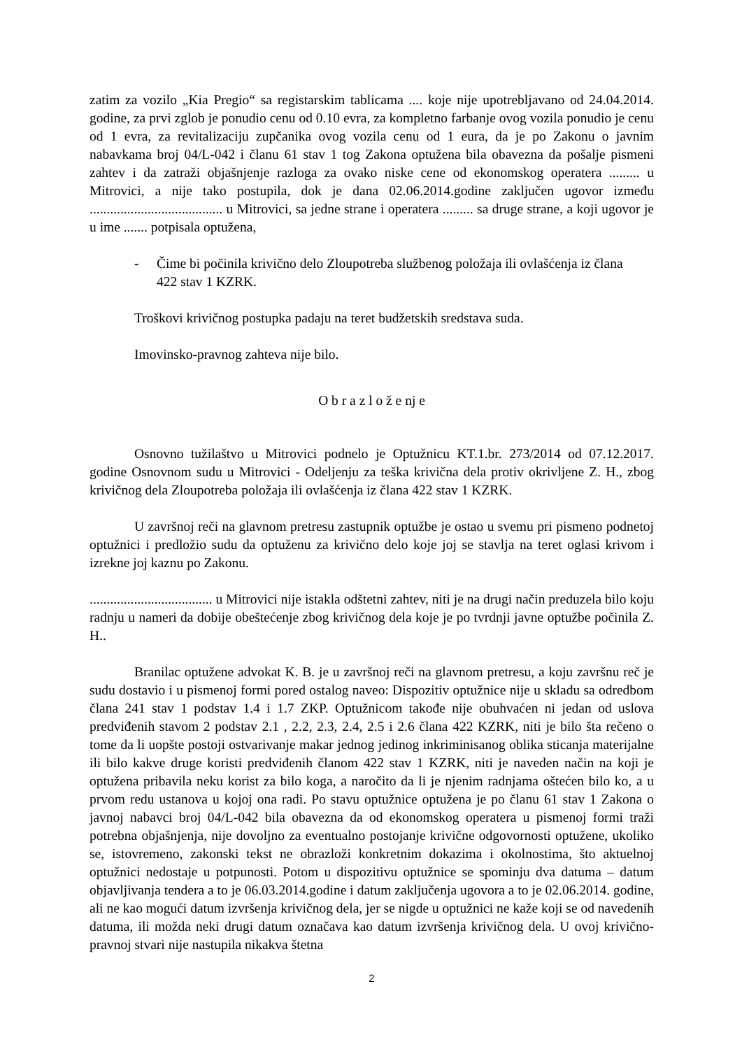zatim za vozilo „Kia Pregio“ sa registarskim tablicama .... koje nije upotrebljavano od 24.04.2014. godine, za prvi zglob je ponudio cenu od 0.10 evra, za kompletno farbanje ovog vozila ponudio je cenu od 1 evra, za revitalizaciju zupčanika ovog vozila cenu od 1 eura, da je po Zakonu o javnim nabavkama broj 04/L-042 i članu 61 stav 1 tog Zakona optužena bila obavezna da pošalje pismeni zahtev i da zatraži objašnjenje razloga za ovako niske cene od ekonomskog operatera ......... u Mitrovici, a nije tako postupila, dok je dana 02.06.2014.godine zaključen ugovor između ....................................... u Mitrovici, sa jedne strane i operatera ......... sa druge strane, a koji ugovor je u ime ....... potpisala optužena,
- Čime bi počinila krivično delo Zloupotreba službenog položaja ili ovlašćenja iz člana 422 stav 1 KZRK.
Troškovi krivičnog postupka padaju na teret budžetskih sredstava suda.
Imovinsko-pravnog zahteva nije bilo.
O b r a z l o ž e nj e
Osnovno tužilaštvo u Mitrovici podnelo je Optužnicu KT.1.br. 273/2014 od 07.12.2017. godine Osnovnom sudu u Mitrovici - Odeljenju za teška krivična dela protiv okrivljene Z. H., zbog krivičnog dela Zloupotreba položaja ili ovlašćenja iz člana 422 stav 1 KZRK.
U završnoj reči na glavnom pretresu zastupnik optužbe je ostao u svemu pri pismeno podnetoj optužnici i predložio sudu da optuženu za krivično delo koje joj se stavlja na teret oglasi krivom i izrekne joj kaznu po Zakonu.
.................................... u Mitrovici nije istakla odštetni zahtev, niti je na drugi način preduzela bilo koju radnju u nameri da dobije obeštećenje zbog krivičnog dela koje je po tvrdnji javne optužbe počinila Z. H..
Branilac optužene advokat K. B. je u završnoj reči na glavnom pretresu, a koju završnu reč je sudu dostavio i u pismenoj formi pored ostalog naveo: Dispozitiv optužnice nije u skladu sa odredbom člana 241 stav 1 podstav 1.4 i 1.7 ZKP. Optužnicom takođe nije obuhvaćen ni jedan od uslova predviđenih stavom 2 podstav 2.1 , 2.2, 2.3, 2.4, 2.5 i 2.6 člana 422 KZRK, niti je bilo šta rečeno o tome da li uopšte postoji ostvarivanje makar jednog jedinog inkriminisanog oblika sticanja materijalne ili bilo kakve druge koristi predviđenih članom 422 stav 1 KZRK, niti je naveden način na koji je optužena pribavila neku korist za bilo koga, a naročito da li je njenim radnjama oštećen bilo ko, a u prvom redu ustanova u kojoj ona radi. Po stavu optužnice optužena je po članu 61 stav 1 Zakona o javnoj nabavci broj 04/L-042 bila obavezna da od ekonomskog operatera u pismenoj formi traži potrebna objašnjenja, nije dovoljno za eventualno postojanje krivične odgovornosti optužene, ukoliko se, istovremeno, zakonski tekst ne obrazloži konkretnim dokazima i okolnostima, što aktuelnoj optužnici nedostaje u potpunosti. Potom u dispozitivu optužnice se spominju dva datuma – datum objavljivanja tendera a to je 06.03.2014.godine i datum zaključenja ugovora a to je 02.06.2014. godine, ali ne kao mogući datum izvršenja krivičnog dela, jer se nigde u optužnici ne kaže koji se od navedenih datuma, ili možda neki drugi datum označava kao datum izvršenja krivičnog dela. U ovoj krivično-pravnoj stvari nije nastupila nikakva štetna
2